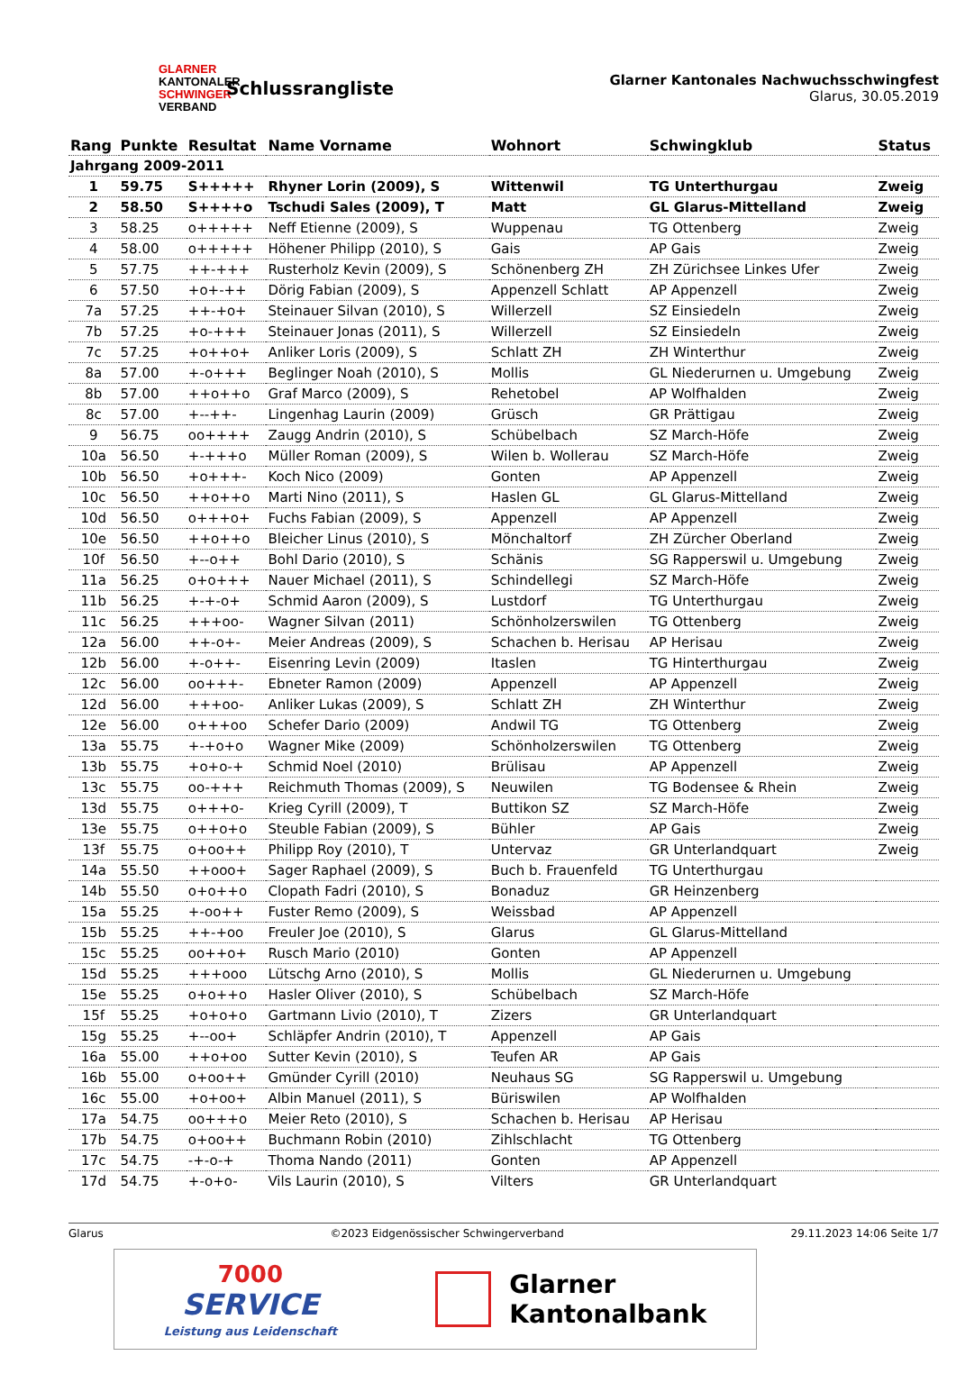GLARNER
KANTONALER
SCHWINGER
VERBAND
Schlussrangliste
Glarner Kantonales Nachwuchsschwingfest
Glarus, 30.05.2019
| Rang | Punkte | Resultat | Name Vorname | Wohnort | Schwingklub | Status |
| --- | --- | --- | --- | --- | --- | --- |
| Jahrgang 2009-2011 | | | | | | |
| 1 | 59.75 | S+++++ | Rhyner Lorin (2009), S | Wittenwil | TG Unterthurgau | Zweig |
| 2 | 58.50 | S++++o | Tschudi Sales (2009), T | Matt | GL Glarus-Mittelland | Zweig |
| 3 | 58.25 | o+++++ | Neff Etienne (2009), S | Wuppenau | TG Ottenberg | Zweig |
| 4 | 58.00 | o+++++ | Höhener Philipp (2010), S | Gais | AP Gais | Zweig |
| 5 | 57.75 | ++-+++ | Rusterholz Kevin (2009), S | Schönenberg ZH | ZH Zürichsee Linkes Ufer | Zweig |
| 6 | 57.50 | +o+-++ | Dörig Fabian (2009), S | Appenzell Schlatt | AP Appenzell | Zweig |
| 7a | 57.25 | ++-+o+ | Steinauer Silvan (2010), S | Willerzell | SZ Einsiedeln | Zweig |
| 7b | 57.25 | +o-+++ | Steinauer Jonas (2011), S | Willerzell | SZ Einsiedeln | Zweig |
| 7c | 57.25 | +o++o+ | Anliker Loris (2009), S | Schlatt ZH | ZH Winterthur | Zweig |
| 8a | 57.00 | +-o+++ | Beglinger Noah (2010), S | Mollis | GL Niederurnen u. Umgebung | Zweig |
| 8b | 57.00 | ++o++o | Graf Marco (2009), S | Rehetobel | AP Wolfhalden | Zweig |
| 8c | 57.00 | +--++- | Lingenhag Laurin (2009) | Grüsch | GR Prättigau | Zweig |
| 9 | 56.75 | oo++++ | Zaugg Andrin (2010), S | Schübelbach | SZ March-Höfe | Zweig |
| 10a | 56.50 | +-+++o | Müller Roman (2009), S | Wilen b. Wollerau | SZ March-Höfe | Zweig |
| 10b | 56.50 | +o+++- | Koch Nico (2009) | Gonten | AP Appenzell | Zweig |
| 10c | 56.50 | ++o++o | Marti Nino (2011), S | Haslen GL | GL Glarus-Mittelland | Zweig |
| 10d | 56.50 | o+++o+ | Fuchs Fabian (2009), S | Appenzell | AP Appenzell | Zweig |
| 10e | 56.50 | ++o++o | Bleicher Linus (2010), S | Mönchaltorf | ZH Zürcher Oberland | Zweig |
| 10f | 56.50 | +--o++ | Bohl Dario (2010), S | Schänis | SG Rapperswil u. Umgebung | Zweig |
| 11a | 56.25 | o+o+++ | Nauer Michael (2011), S | Schindellegi | SZ March-Höfe | Zweig |
| 11b | 56.25 | +-+-o+ | Schmid Aaron (2009), S | Lustdorf | TG Unterthurgau | Zweig |
| 11c | 56.25 | +++oo- | Wagner Silvan (2011) | Schönholzerswilen | TG Ottenberg | Zweig |
| 12a | 56.00 | ++-o+- | Meier Andreas (2009), S | Schachen b. Herisau | AP Herisau | Zweig |
| 12b | 56.00 | +-o++- | Eisenring Levin (2009) | Itaslen | TG Hinterthurgau | Zweig |
| 12c | 56.00 | oo+++- | Ebneter Ramon (2009) | Appenzell | AP Appenzell | Zweig |
| 12d | 56.00 | +++oo- | Anliker Lukas (2009), S | Schlatt ZH | ZH Winterthur | Zweig |
| 12e | 56.00 | o+++oo | Schefer Dario (2009) | Andwil TG | TG Ottenberg | Zweig |
| 13a | 55.75 | +-+o+o | Wagner Mike (2009) | Schönholzerswilen | TG Ottenberg | Zweig |
| 13b | 55.75 | +o+o-+ | Schmid Noel (2010) | Brülisau | AP Appenzell | Zweig |
| 13c | 55.75 | oo-+++ | Reichmuth Thomas (2009), S | Neuwilen | TG Bodensee & Rhein | Zweig |
| 13d | 55.75 | o+++o- | Krieg Cyrill (2009), T | Buttikon SZ | SZ March-Höfe | Zweig |
| 13e | 55.75 | o++o+o | Steuble Fabian (2009), S | Bühler | AP Gais | Zweig |
| 13f | 55.75 | o+oo++ | Philipp Roy (2010), T | Untervaz | GR Unterlandquart | Zweig |
| 14a | 55.50 | ++ooo+ | Sager Raphael (2009), S | Buch b. Frauenfeld | TG Unterthurgau | |
| 14b | 55.50 | o+o++o | Clopath Fadri (2010), S | Bonaduz | GR Heinzenberg | |
| 15a | 55.25 | +-oo++ | Fuster Remo (2009), S | Weissbad | AP Appenzell | |
| 15b | 55.25 | ++-+oo | Freuler Joe (2010), S | Glarus | GL Glarus-Mittelland | |
| 15c | 55.25 | oo++o+ | Rusch Mario (2010) | Gonten | AP Appenzell | |
| 15d | 55.25 | +++ooo | Lütschg Arno (2010), S | Mollis | GL Niederurnen u. Umgebung | |
| 15e | 55.25 | o+o++o | Hasler Oliver (2010), S | Schübelbach | SZ March-Höfe | |
| 15f | 55.25 | +o+o+o | Gartmann Livio (2010), T | Zizers | GR Unterlandquart | |
| 15g | 55.25 | +--oo+ | Schläpfer Andrin (2010), T | Appenzell | AP Gais | |
| 16a | 55.00 | ++o+oo | Sutter Kevin (2010), S | Teufen AR | AP Gais | |
| 16b | 55.00 | o+oo++ | Gmünder Cyrill (2010) | Neuhaus SG | SG Rapperswil u. Umgebung | |
| 16c | 55.00 | +o+oo+ | Albin Manuel (2011), S | Büriswilen | AP Wolfhalden | |
| 17a | 54.75 | oo+++o | Meier Reto (2010), S | Schachen b. Herisau | AP Herisau | |
| 17b | 54.75 | o+oo++ | Buchmann Robin (2010) | Zihlschlacht | TG Ottenberg | |
| 17c | 54.75 | -+-o-+ | Thoma Nando (2011) | Gonten | AP Appenzell | |
| 17d | 54.75 | +-o+o- | Vils Laurin (2010), S | Vilters | GR Unterlandquart | |
Glarus ©2023 Eidgenössischer Schwingerverband 29.11.2023 14:06 Seite 1/7
7000
SERVICE
Leistung aus Leidenschaft
Glarner
Kantonalbank